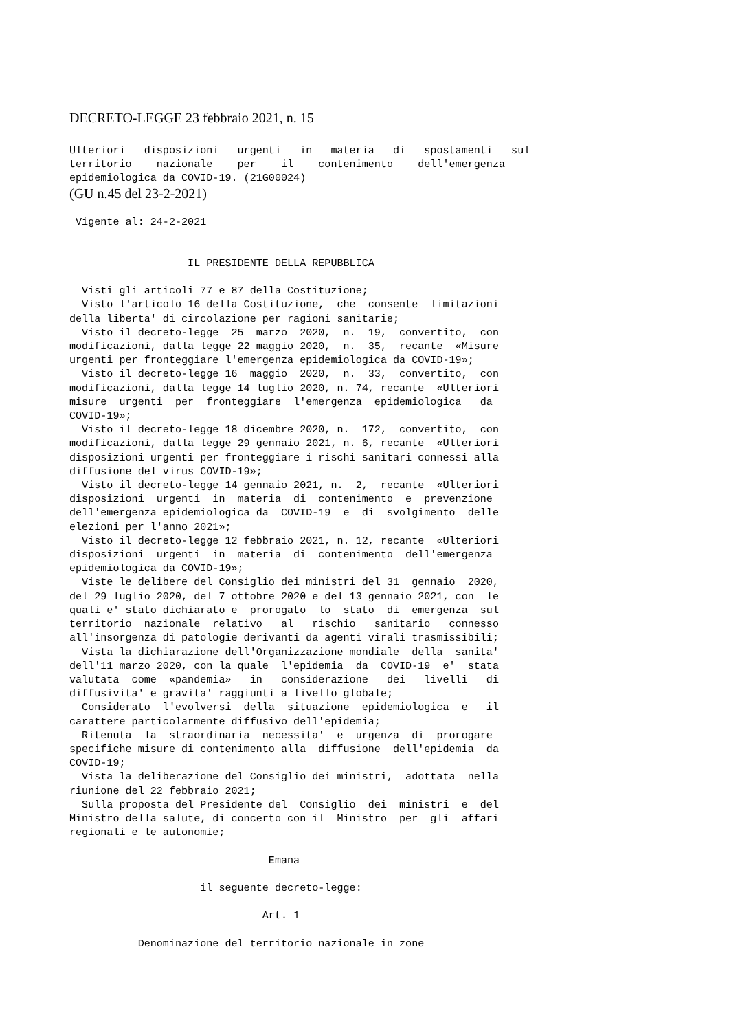DECRETO-LEGGE 23 febbraio 2021, n. 15
Ulteriori   disposizioni   urgenti   in   materia   di   spostamenti   sul
territorio    nazionale    per    il    contenimento    dell'emergenza
epidemiologica da COVID-19. (21G00024)
(GU n.45 del 23-2-2021)
 Vigente al: 24-2-2021
                   IL PRESIDENTE DELLA REPUBBLICA

  Visti gli articoli 77 e 87 della Costituzione;
  Visto l'articolo 16 della Costituzione,  che  consente  limitazioni
della liberta' di circolazione per ragioni sanitarie;
  Visto il decreto-legge  25  marzo  2020,  n.  19,  convertito,  con
modificazioni, dalla legge 22 maggio 2020,  n.  35,  recante  «Misure
urgenti per fronteggiare l'emergenza epidemiologica da COVID-19»;
  Visto il decreto-legge 16  maggio  2020,  n.  33,  convertito,  con
modificazioni, dalla legge 14 luglio 2020, n. 74, recante  «Ulteriori
misure  urgenti  per  fronteggiare  l'emergenza  epidemiologica   da
COVID-19»;
  Visto il decreto-legge 18 dicembre 2020, n.  172,  convertito,  con
modificazioni, dalla legge 29 gennaio 2021, n. 6, recante  «Ulteriori
disposizioni urgenti per fronteggiare i rischi sanitari connessi alla
diffusione del virus COVID-19»;
  Visto il decreto-legge 14 gennaio 2021, n.  2,  recante  «Ulteriori
disposizioni  urgenti  in  materia  di  contenimento  e  prevenzione
dell'emergenza epidemiologica da  COVID-19  e  di  svolgimento  delle
elezioni per l'anno 2021»;
  Visto il decreto-legge 12 febbraio 2021, n. 12, recante  «Ulteriori
disposizioni  urgenti  in  materia  di  contenimento  dell'emergenza
epidemiologica da COVID-19»;
  Viste le delibere del Consiglio dei ministri del 31  gennaio  2020,
del 29 luglio 2020, del 7 ottobre 2020 e del 13 gennaio 2021, con  le
quali e' stato dichiarato e  prorogato  lo  stato  di  emergenza  sul
territorio  nazionale  relativo   al   rischio   sanitario   connesso
all'insorgenza di patologie derivanti da agenti virali trasmissibili;
  Vista la dichiarazione dell'Organizzazione mondiale  della  sanita'
dell'11 marzo 2020, con la quale  l'epidemia  da  COVID-19  e'  stata
valutata  come  «pandemia»   in   considerazione   dei   livelli   di
diffusivita' e gravita' raggiunti a livello globale;
  Considerato  l'evolversi  della  situazione  epidemiologica  e   il
carattere particolarmente diffusivo dell'epidemia;
  Ritenuta  la  straordinaria  necessita'  e  urgenza  di  prorogare
specifiche misure di contenimento alla  diffusione  dell'epidemia  da
COVID-19;
  Vista la deliberazione del Consiglio dei ministri,  adottata  nella
riunione del 22 febbraio 2021;
  Sulla proposta del Presidente del  Consiglio  dei  ministri  e  del
Ministro della salute, di concerto con il  Ministro  per  gli  affari
regionali e le autonomie;

                                Emana

                     il seguente decreto-legge:

                               Art. 1

           Denominazione del territorio nazionale in zone